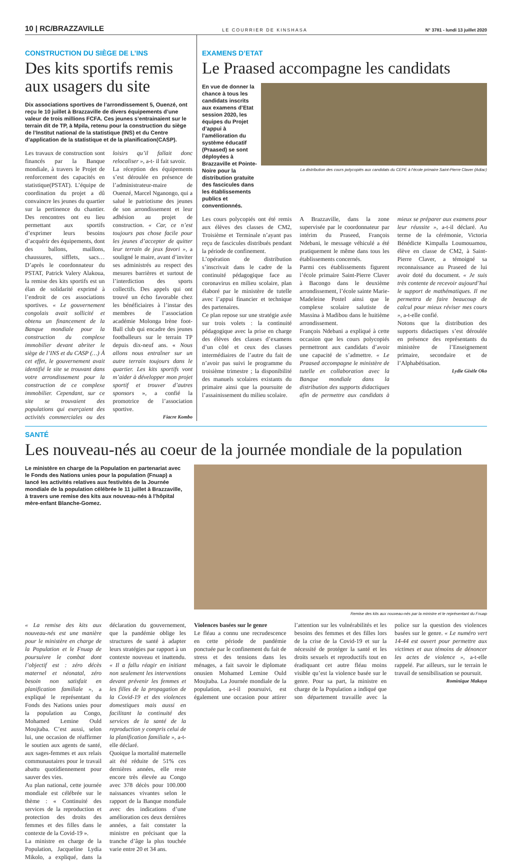10 | RC/BRAZZAVILLE LE COURRIER DE KINSHASA N° 3781 - lundi 13 juillet 2020
CONSTRUCTION DU SIÈGE DE L’INS
Des kits sportifs remis aux usagers du site
Dix associations sportives de l’arrondissement 5, Ouenzé, ont reçu le 10 juillet à Brazzaville de divers équipements d’une valeur de trois millions FCFA. Ces jeunes s’entrainaient sur le terrain dit de TP, à Mpila, retenu pour la construction du siège de l’Institut national de la statistique (INS) et du Centre d’application de la statistique et de la planification(CASP).
Les travaux de construction sont financés par la Banque mondiale, à travers le Projet de renforcement des capacités en statistique(PSTAT). L’équipe de coordination du projet a dû convaincre les jeunes du quartier sur la pertinence du chantier. Des rencontres ont eu lieu permettant aux sportifs d’exprimer leurs besoins d’acquérir des équipements, dont des ballons, maillons, chaussures, sifflets, sacs… D’après le coordonnateur du PSTAT, Patrick Valery Alakoua, la remise des kits sportifs est un élan de solidarité exprimé à l’endroit de ces associations sportives. « Le gouvernement congolais avait sollicité et obtenu un financement de la Banque mondiale pour la construction du complexe immobilier devant abriter le siège de l’INS et du CASP (…) À cet effet, le gouvernement avait identifié le site se trouvant dans votre arrondissement pour la construction de ce complexe immobilier. Cependant, sur ce site se trouvaient des populations qui exerçaient des activités commerciales ou des loisirs qu’il fallait donc relocaliser », a-t- il fait savoir.
La réception des équipements s’est déroulée en présence de l’administrateur-maire de Ouenzé, Marcel Nganongo, qui a salué le patriotisme des jeunes de son arrondissement et leur adhésion au projet de construction. « Car, ce n’est toujours pas chose facile pour les jeunes d’accepter de quitter leur terrain de jeux favori », a souligné le maire, avant d’inviter ses administrés au respect des mesures barrières et surtout de l’interdiction des sports collectifs. Des appels qui ont trouvé un écho favorable chez les bénéficiaires à l’instar des membres de l’association académie Molonga Irène foot-Ball club qui encadre des jeunes footballeurs sur le terrain TP depuis dix-neuf ans. « Nous allons nous entraîner sur un autre terrain toujours dans le quartier. Les kits sportifs vont m’aider à développer mon projet sportif et trouver d’autres sponsors », a confié la promotrice de l’association sportive.
Fiacre Kombo
EXAMENS D’ETAT
Le Praased accompagne les candidats
En vue de donner la chance à tous les candidats inscrits aux examens d’Etat session 2020, les équipes du Projet d’appui à l’amélioration du système éducatif (Praased) se sont déployées à Brazzaville et Pointe-Noire pour la distribution gratuite des fascicules dans les établissements publics et conventionnés.
La distribution des cours polycopiés aux candidats du CEPE à l’école primaire Saint-Pierre Claver (Adiac)
Les cours polycopiés ont été remis aux élèves des classes de CM2, Troisième et Terminale n’ayant pas reçu de fascicules distribués pendant la période de confinement.
L’opération de distribution s’inscrivait dans le cadre de la continuité pédagogique face au coronavirus en milieu scolaire, plan élaboré par le ministère de tutelle avec l’appui financier et technique des partenaires.
Ce plan repose sur une stratégie axée sur trois volets : la continuité pédagogique avec la prise en charge des élèves des classes d’examens d’un côté et ceux des classes intermédiaires de l’autre du fait de n’avoir pas suivi le programme du troisième trimestre ; la disponibilité des manuels scolaires existants du primaire ainsi que la poursuite de l’assainissement du milieu scolaire.
A Brazzaville, dans la zone supervisée par le coordonnateur par intérim du Praseed, François Ndebani, le message véhiculé a été pratiquement le même dans tous les établissements concernés.
Parmi ces établissements figurent l’école primaire Saint-Pierre Claver à Bacongo dans le deuxième arrondissement, l’école sainte Marie-Madeleine Postel ainsi que le complexe scolaire salutiste de Massina à Madibou dans le huitième arrondissement.
François Ndebani a expliqué à cette occasion que les cours polycopiés permettront aux candidats d’avoir une capacité de s’admettre. « Le Praased accompagne le ministère de tutelle en collaboration avec la Banque mondiale dans la distribution des supports didactiques afin de permettre aux candidats à mieux se préparer aux examens pour leur réussite », a-t-il déclaré. Au terme de la cérémonie, Victoria Bénédicte Kimpalla Loumouamou, élève en classe de CM2, à Saint-Pierre Claver, a témoigné sa reconnaissance au Praseed de lui avoir doté du document. « Je suis très contente de recevoir aujourd’hui le support de mathématiques. Il me permettra de faire beaucoup de calcul pour mieux réviser mes cours », a-t-elle confié.
Notons que la distribution des supports didactiques s’est déroulée en présence des représentants du ministère de l’Enseignement primaire, secondaire et de l’Alphabétisation.
Lydie Gisèle Oko
SANTÉ
Les nouveau-nés au coeur de la journée mondiale de la population
Le ministère en charge de la Population en partenariat avec le Fonds des Nations unies pour la population (Fnuap) a lancé les activités relatives aux festivités de la Journée mondiale de la population célébrée le 11 juillet à Brazzaville, à travers une remise des kits aux nouveau-nés à l’hôpital mère-enfant Blanche-Gomez.
Remise des kits aux nouveau-nés par la ministre et le représentant du Fnuap
« La remise des kits aux nouveau-nés est une manière pour le ministère en charge de la Population et le Fnuap de poursuivre le combat dont l’objectif est : zéro décès maternel et néonatal, zéro besoin non satisfait en planification familiale », a expliqué le représentant du Fonds des Nations unies pour la population au Congo, Mohamed Lemine Ould Moujtaba. C’est aussi, selon lui, une occasion de réaffirmer le soutien aux agents de santé, aux sages-femmes et aux relais communautaires pour le travail abattu quotidiennement pour sauver des vies.
Au plan national, cette journée mondiale est célébrée sur le thème : « Continuité des services de la reproduction et protection des droits des femmes et des filles dans le contexte de la Covid-19 ».
La ministre en charge de la Population, Jacqueline Lydia Mikolo, a expliqué, dans la déclaration du gouvernement, que la pandémie oblige les structures de santé à adapter leurs stratégies par rapport à un contexte nouveau et inattendu. « Il a fallu réagir en initiant non seulement les interventions devant prévenir les femmes et les filles de la propagation de la Covid-19 et des violences domestiques mais aussi en facilitant la continuité des services de la santé de la reproduction y compris celui de la planification familiale », a-t-elle déclaré.
Quoique la mortalité maternelle ait été réduite de 51% ces dernières années, elle reste encore très élevée au Congo avec 378 décès pour 100.000 naissances vivantes selon le rapport de la Banque mondiale avec des indications d’une amélioration ces deux dernières années, a fait constater la ministre en précisant que la tranche d’âge la plus touchée varie entre 20 et 34 ans.
Violences basées sur le genre
Le fléau a connu une recrudescence en cette période de pandémie ponctuée par le confinement du fait de stress et des tensions dans les ménages, a fait savoir le diplomate onusien Mohamed Lemine Ould Moujtaba. La Journée mondiale de la population, a-t-il poursuivi, est également une occasion pour attirer l’attention sur les vulnérabilités et les besoins des femmes et des filles lors de la crise de la Covid-19 et sur la nécessité de protéger la santé et les droits sexuels et reproductifs tout en éradiquant cet autre fléau moins visible qu’est la violence basée sur le genre. Pour sa part, la ministre en charge de la Population a indiqué que son département travaille avec la police sur la question des violences basées sur le genre. « Le numéro vert 14-44 est ouvert pour permettre aux victimes et aux témoins de dénoncer les actes de violence », a-t-elle rappelé. Par ailleurs, sur le terrain le travail de sensibilisation se poursuit.
Rominique Makaya